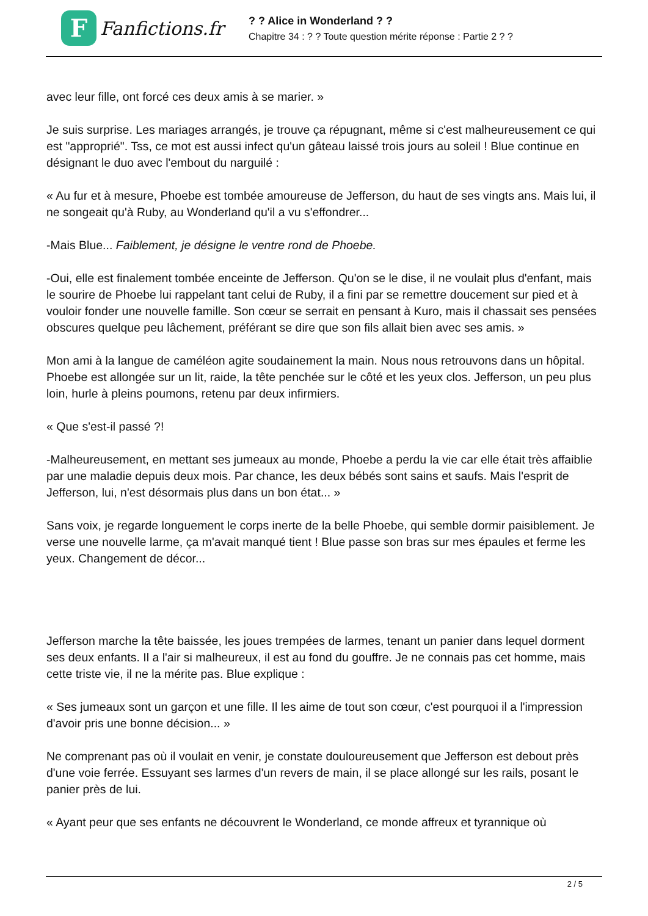F
Fanfictions.fr
? ? Alice in Wonderland ? ?
Chapitre 34 : ? ? Toute question mérite réponse : Partie 2 ? ?
avec leur fille, ont forcé ces deux amis à se marier. »
Je suis surprise. Les mariages arrangés, je trouve ça répugnant, même si c'est malheureusement ce qui est "approprié". Tss, ce mot est aussi infect qu'un gâteau laissé trois jours au soleil ! Blue continue en désignant le duo avec l'embout du narguilé :
« Au fur et à mesure, Phoebe est tombée amoureuse de Jefferson, du haut de ses vingts ans. Mais lui, il ne songeait qu'à Ruby, au Wonderland qu'il a vu s'effondrer...
-Mais Blue... Faiblement, je désigne le ventre rond de Phoebe.
-Oui, elle est finalement tombée enceinte de Jefferson. Qu'on se le dise, il ne voulait plus d'enfant, mais le sourire de Phoebe lui rappelant tant celui de Ruby, il a fini par se remettre doucement sur pied et à vouloir fonder une nouvelle famille. Son cœur se serrait en pensant à Kuro, mais il chassait ses pensées obscures quelque peu lâchement, préférant se dire que son fils allait bien avec ses amis. »
Mon ami à la langue de caméléon agite soudainement la main. Nous nous retrouvons dans un hôpital. Phoebe est allongée sur un lit, raide, la tête penchée sur le côté et les yeux clos. Jefferson, un peu plus loin, hurle à pleins poumons, retenu par deux infirmiers.
« Que s'est-il passé ?!
-Malheureusement, en mettant ses jumeaux au monde, Phoebe a perdu la vie car elle était très affaiblie par une maladie depuis deux mois. Par chance, les deux bébés sont sains et saufs. Mais l'esprit de Jefferson, lui, n'est désormais plus dans un bon état... »
Sans voix, je regarde longuement le corps inerte de la belle Phoebe, qui semble dormir paisiblement. Je verse une nouvelle larme, ça m'avait manqué tient ! Blue passe son bras sur mes épaules et ferme les yeux. Changement de décor...
Jefferson marche la tête baissée, les joues trempées de larmes, tenant un panier dans lequel dorment ses deux enfants. Il a l'air si malheureux, il est au fond du gouffre. Je ne connais pas cet homme, mais cette triste vie, il ne la mérite pas. Blue explique :
« Ses jumeaux sont un garçon et une fille. Il les aime de tout son cœur, c'est pourquoi il a l'impression d'avoir pris une bonne décision... »
Ne comprenant pas où il voulait en venir, je constate douloureusement que Jefferson est debout près d'une voie ferrée. Essuyant ses larmes d'un revers de main, il se place allongé sur les rails, posant le panier près de lui.
« Ayant peur que ses enfants ne découvrent le Wonderland, ce monde affreux et tyrannique où
2 / 5